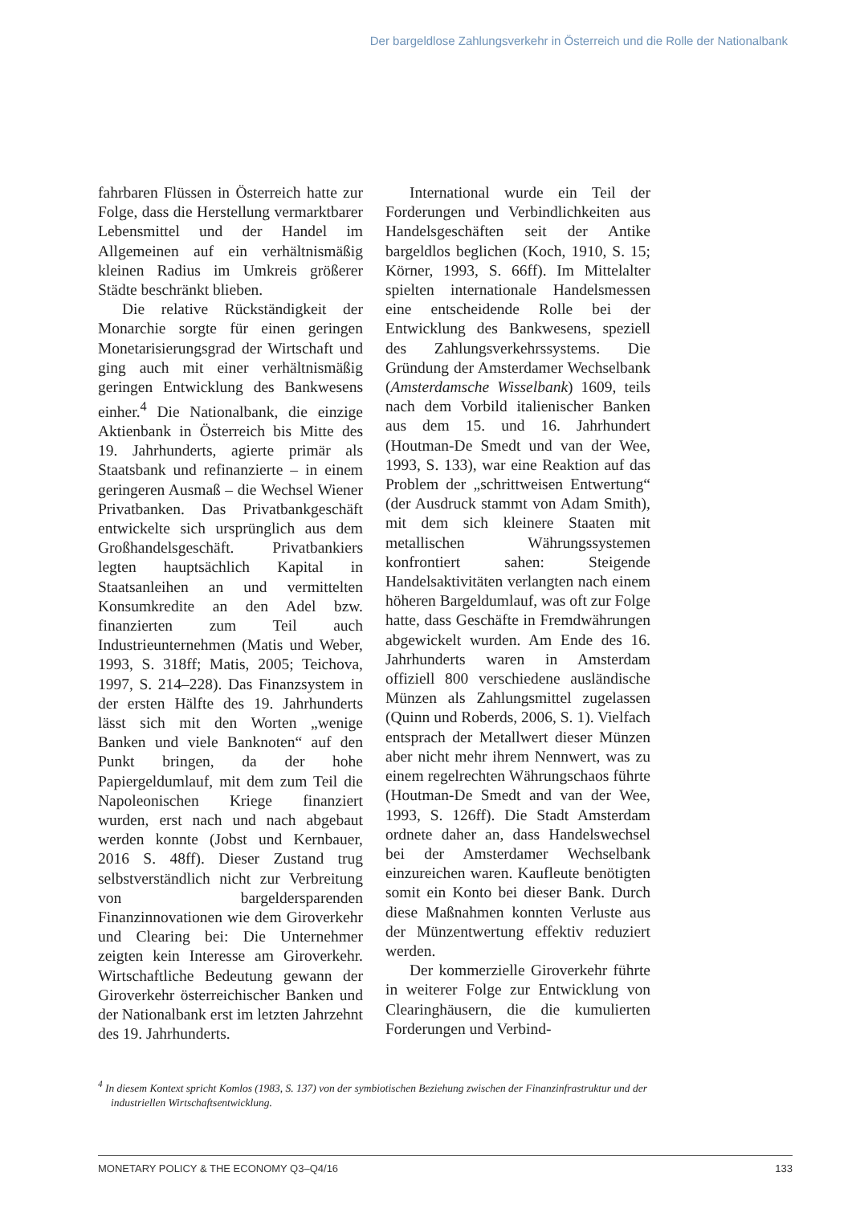Der bargeldlose Zahlungsverkehr in Österreich und die Rolle der Nationalbank
fahrbaren Flüssen in Österreich hatte zur Folge, dass die Herstellung vermarktbarer Lebensmittel und der Handel im Allgemeinen auf ein verhältnismäßig kleinen Radius im Umkreis größerer Städte beschränkt blieben.
Die relative Rückständigkeit der Monarchie sorgte für einen geringen Monetarisierungsgrad der Wirtschaft und ging auch mit einer verhältnismäßig geringen Entwicklung des Bankwesens einher.<sup>4</sup> Die Nationalbank, die einzige Aktienbank in Österreich bis Mitte des 19. Jahrhunderts, agierte primär als Staatsbank und refinanzierte – in einem geringeren Ausmaß – die Wechsel Wiener Privatbanken. Das Privatbankgeschäft entwickelte sich ursprünglich aus dem Großhandelsgeschäft. Privatbankiers legten hauptsächlich Kapital in Staatsanleihen an und vermittelten Konsumkredite an den Adel bzw. finanzierten zum Teil auch Industrieunternehmen (Matis und Weber, 1993, S. 318ff; Matis, 2005; Teichova, 1997, S. 214–228). Das Finanzsystem in der ersten Hälfte des 19. Jahrhunderts lässt sich mit den Worten „wenige Banken und viele Banknoten“ auf den Punkt bringen, da der hohe Papiergeldumlauf, mit dem zum Teil die Napoleonischen Kriege finanziert wurden, erst nach und nach abgebaut werden konnte (Jobst und Kernbauer, 2016 S. 48ff). Dieser Zustand trug selbstverständlich nicht zur Verbreitung von bargeldersparenden Finanzinnovationen wie dem Giroverkehr und Clearing bei: Die Unternehmer zeigten kein Interesse am Giroverkehr. Wirtschaftliche Bedeutung gewann der Giroverkehr österreichischer Banken und der Nationalbank erst im letzten Jahrzehnt des 19. Jahrhunderts.
International wurde ein Teil der Forderungen und Verbindlichkeiten aus Handelsgeschäften seit der Antike bargeldlos beglichen (Koch, 1910, S. 15; Körner, 1993, S. 66ff). Im Mittelalter spielten internationale Handelsmessen eine entscheidende Rolle bei der Entwicklung des Bankwesens, speziell des Zahlungsverkehrssystems. Die Gründung der Amsterdamer Wechselbank (Amsterdamsche Wisselbank) 1609, teils nach dem Vorbild italienischer Banken aus dem 15. und 16. Jahrhundert (Houtman-De Smedt und van der Wee, 1993, S. 133), war eine Reaktion auf das Problem der „schrittweisen Entwertung“ (der Ausdruck stammt von Adam Smith), mit dem sich kleinere Staaten mit metallischen Währungssystemen konfrontiert sahen: Steigende Handelsaktivitäten verlangten nach einem höheren Bargeldumlauf, was oft zur Folge hatte, dass Geschäfte in Fremdwährungen abgewickelt wurden. Am Ende des 16. Jahrhunderts waren in Amsterdam offiziell 800 verschiedene ausländische Münzen als Zahlungsmittel zugelassen (Quinn und Roberds, 2006, S. 1). Vielfach entsprach der Metallwert dieser Münzen aber nicht mehr ihrem Nennwert, was zu einem regelrechten Währungschaos führte (Houtman-De Smedt and van der Wee, 1993, S. 126ff). Die Stadt Amsterdam ordnete daher an, dass Handelswechsel bei der Amsterdamer Wechselbank einzureichen waren. Kaufleute benötigten somit ein Konto bei dieser Bank. Durch diese Maßnahmen konnten Verluste aus der Münzentwertung effektiv reduziert werden.
Der kommerzielle Giroverkehr führte in weiterer Folge zur Entwicklung von Clearinghäusern, die die kumulierten Forderungen und Verbind-
<sup>4</sup> In diesem Kontext spricht Komlos (1983, S. 137) von der symbiotischen Beziehung zwischen der Finanzinfrastruktur und der industriellen Wirtschaftsentwicklung.
MONETARY POLICY & THE ECONOMY Q3–Q4/16 133